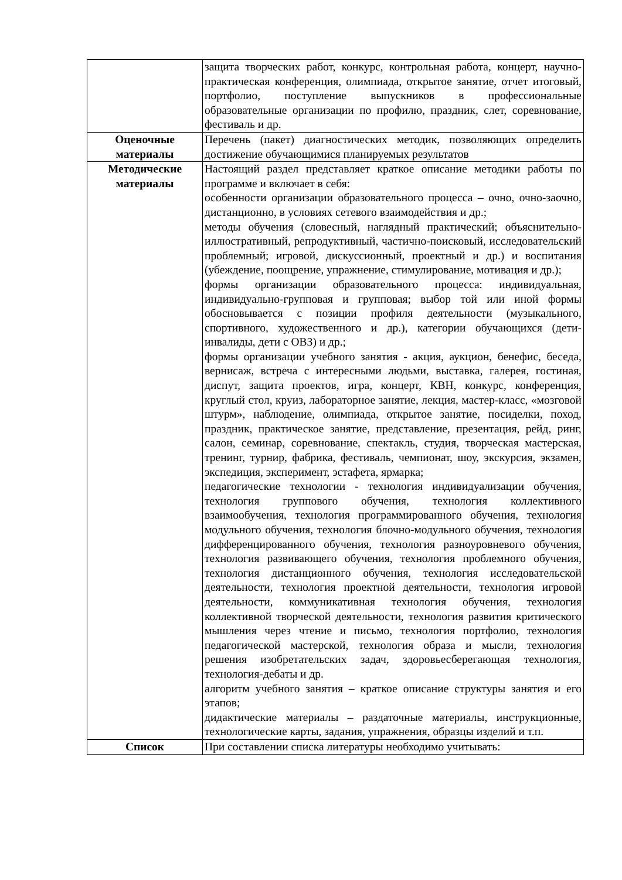| | защита творческих работ, конкурс, контрольная работа, концерт, научно-практическая конференция, олимпиада, открытое занятие, отчет итоговый, портфолио, поступление выпускников в профессиональные образовательные организации по профилю, праздник, слет, соревнование, фестиваль и др. |
| Оценочные материалы | Перечень (пакет) диагностических методик, позволяющих определить достижение обучающимися планируемых результатов |
| Методические материалы | Настоящий раздел представляет краткое описание методики работы по программе и включает в себя: особенности организации образовательного процесса – очно, очно-заочно, дистанционно, в условиях сетевого взаимодействия и др.; методы обучения (словесный, наглядный практический; объяснительно-иллюстративный, репродуктивный, частично-поисковый, исследовательский проблемный; игровой, дискуссионный, проектный и др.) и воспитания (убеждение, поощрение, упражнение, стимулирование, мотивация и др.); формы организации образовательного процесса: индивидуальная, индивидуально-групповая и групповая; выбор той или иной формы обосновывается с позиции профиля деятельности (музыкального, спортивного, художественного и др.), категории обучающихся (дети-инвалиды, дети с ОВЗ) и др.; формы организации учебного занятия - акция, аукцион, бенефис, беседа, вернисаж, встреча с интересными людьми, выставка, галерея, гостиная, диспут, защита проектов, игра, концерт, КВН, конкурс, конференция, круглый стол, круиз, лабораторное занятие, лекция, мастер-класс, «мозговой штурм», наблюдение, олимпиада, открытое занятие, посиделки, поход, праздник, практическое занятие, представление, презентация, рейд, ринг, салон, семинар, соревнование, спектакль, студия, творческая мастерская, тренинг, турнир, фабрика, фестиваль, чемпионат, шоу, экскурсия, экзамен, экспедиция, эксперимент, эстафета, ярмарка; педагогические технологии - технология индивидуализации обучения, технология группового обучения, технология коллективного взаимообучения, технология программированного обучения, технология модульного обучения, технология блочно-модульного обучения, технология дифференцированного обучения, технология разноуровневого обучения, технология развивающего обучения, технология проблемного обучения, технология дистанционного обучения, технология исследовательской деятельности, технология проектной деятельности, технология игровой деятельности, коммуникативная технология обучения, технология коллективной творческой деятельности, технология развития критического мышления через чтение и письмо, технология портфолио, технология педагогической мастерской, технология образа и мысли, технология решения изобретательских задач, здоровьесберегающая технология, технология-дебаты и др. алгоритм учебного занятия – краткое описание структуры занятия и его этапов; дидактические материалы – раздаточные материалы, инструкционные, технологические карты, задания, упражнения, образцы изделий и т.п. |
| Список | При составлении списка литературы необходимо учитывать: |